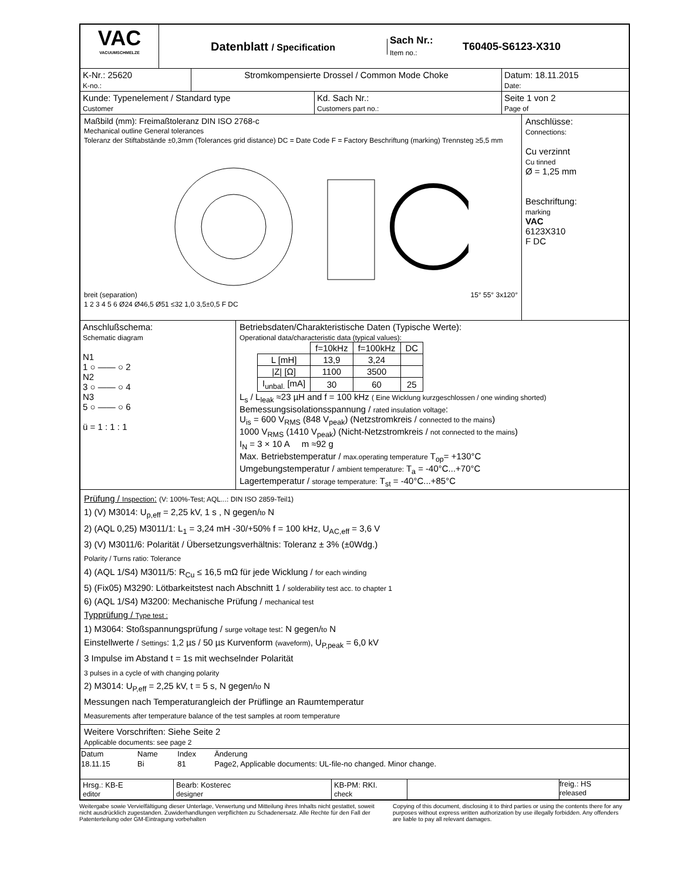VAC
VACUUMSCHMELZE
Datenblatt / Specification
Sach Nr.:
Item no.:
T60405-S6123-X310
K-Nr.: 25620
K-no.:
Stromkompensierte Drossel / Common Mode Choke Datum: 18.11.2015
Date:
Kunde: Typenelement / Standard type
Customer
Kd. Sach Nr.:
Customers part no.:
Seite 1 von 2
Page of
Maßbild (mm): Freimaßtoleranz DIN ISO 2768-c
Mechanical outline General tolerances
Toleranz der Stiftabstände ±0,3mm (Tolerances grid distance) DC = Date Code F = Factory Beschriftung (marking) Trennsteg ≥5,5 mm breit (separation) 15° 55° 3x120° 1 2 3 4 5 6 Ø24 Ø46,5 Ø51 ≤32 1,0 3,5±0,5 F DC
Anschlüsse:
Connections:
Cu verzinnt
Cu tinned
Ø = 1,25 mm
Beschriftung:
marking
VAC
6123X310
F DC
Anschlußschema:
Schematic diagram
N1
1 ○ —— ○ 2
N2
3 ○ —— ○ 4
N3
5 ○ —— ○ 6
ü = 1 : 1 : 1
Betriebsdaten/Charakteristische Daten (Typische Werte):
Operational data/characteristic data (typical values):
| | f=10kHz | f=100kHz | DC |
| L [mH] | 13,9 | 3,24 | |
| /Z/ [Ω] | 1100 | 3500 | |
| I<sub>unbal.</sub> [mA] | 30 | 60 | 25 |
L<sub>s</sub> / L<sub>leak</sub> ≈23 µH and f = 100 kHz ( Eine Wicklung kurzgeschlossen / one winding shorted)
Bemessungsisolationsspannung / rated insulation voltage:
U<sub>is</sub> = 600 V<sub>RMS</sub> (848 V<sub>peak</sub>) (Netzstromkreis / connected to the mains)
1000 V<sub>RMS</sub> (1410 V<sub>peak</sub>) (Nicht-Netzstromkreis / not connected to the mains)
I<sub>N</sub> = 3 × 10 A m ≈92 g
Max. Betriebstemperatur / max.operating temperature T<sub>op</sub>= +130°C
Umgebungstemperatur / ambient temperature: T<sub>a</sub> = -40°C...+70°C
Lagertemperatur / storage temperature: T<sub>st</sub> = -40°C...+85°C
Prüfung / Inspection: (V: 100%-Test; AQL...: DIN ISO 2859-Teil1)
1) (V) M3014: U<sub>p,eff</sub> = 2,25 kV, 1 s , N gegen/to N
2) (AQL 0,25) M3011/1: L<sub>1</sub> = 3,24 mH -30/+50% f = 100 kHz, U<sub>AC,eff</sub> = 3,6 V
3) (V) M3011/6: Polarität / Übersetzungsverhältnis: Toleranz ± 3% (±0Wdg.)
Polarity / Turns ratio: Tolerance
4) (AQL 1/S4) M3011/5: R<sub>Cu</sub> ≤ 16,5 mΩ für jede Wicklung / for each winding
5) (Fix05) M3290: Lötbarkeitstest nach Abschnitt 1 / solderability test acc. to chapter 1
6) (AQL 1/S4) M3200: Mechanische Prüfung / mechanical test
Typprüfung / Type test :
1) M3064: Stoßspannungsprüfung / surge voltage test: N gegen/to N
Einstellwerte / Settings: 1,2 µs / 50 µs Kurvenform (waveform), U<sub>P,peak</sub> = 6,0 kV
3 Impulse im Abstand t = 1s mit wechselnder Polarität
3 pulses in a cycle of with changing polarity
2) M3014: U<sub>P,eff</sub> = 2,25 kV, t = 5 s, N gegen/to N
Messungen nach Temperaturangleich der Prüflinge an Raumtemperatur
Measurements after temperature balance of the test samples at room temperature
Weitere Vorschriften: Siehe Seite 2
Applicable documents: see page 2
| Datum | Name | Index | Änderung |
| 18.11.15 | Bi | 81 | Page2, Applicable documents: UL-file-no changed. Minor change. |
Hrsg.: KB-E
editor
Bearb: Kosterec
designer
KB-PM: RKI.
check
freig.: HS
released
Weitergabe sowie Vervielfältigung dieser Unterlage, Verwertung und Mitteilung ihres Inhalts nicht gestattet, soweit nicht ausdrücklich zugestanden. Zuwiderhandlungen verpflichten zu Schadenersatz. Alle Rechte für den Fall der Patenterteilung oder GM-Eintragung vorbehalten
Copying of this document, disclosing it to third parties or using the contents there for any purposes without express written authorization by use illegally forbidden. Any offenders are liable to pay all relevant damages.